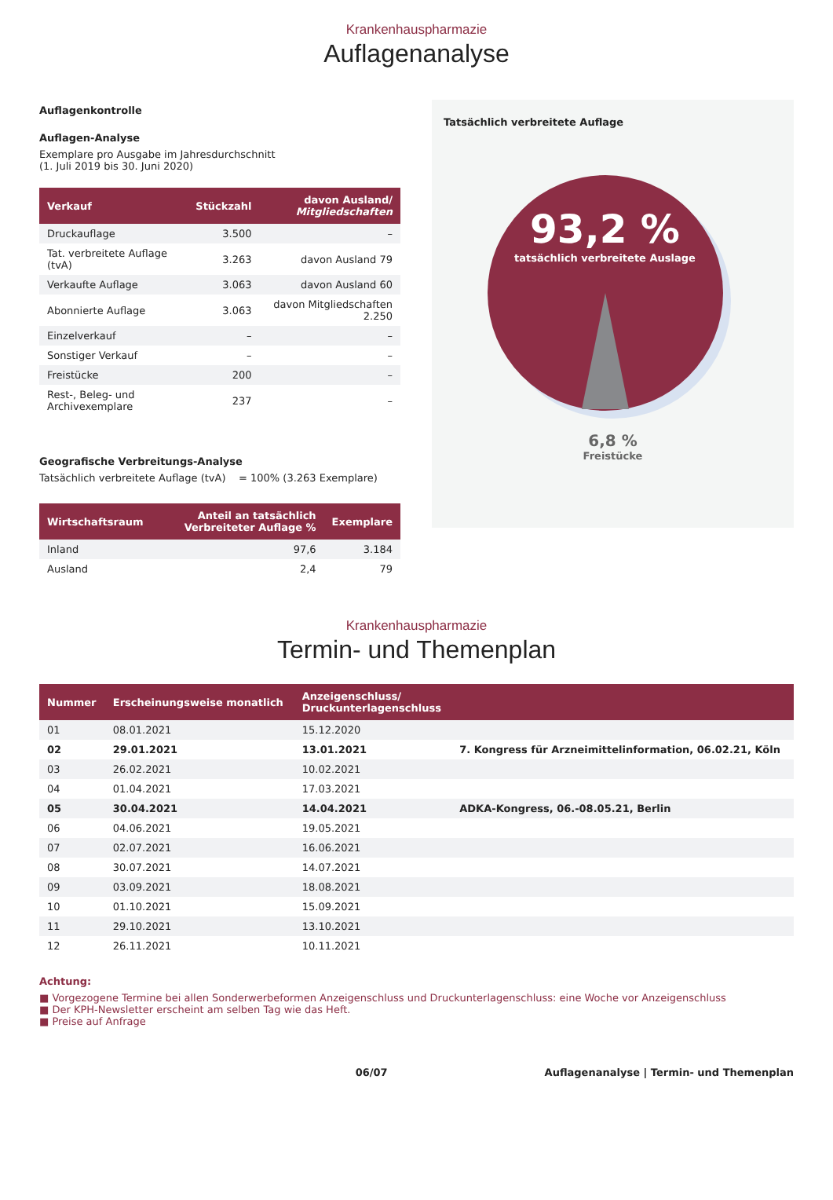Krankenhauspharmazie
Auflagenanalyse
Auflagenkontrolle
Auflagen-Analyse
Exemplare pro Ausgabe im Jahresdurchschnitt
(1. Juli 2019 bis 30. Juni 2020)
| Verkauf | Stückzahl | davon Ausland/ Mitgliedschaften |
| --- | --- | --- |
| Druckauflage | 3.500 | – |
| Tat. verbreitete Auflage (tvA) | 3.263 | davon Ausland 79 |
| Verkaufte Auflage | 3.063 | davon Ausland 60 |
| Abonnierte Auflage | 3.063 | davon Mitgliedschaften 2.250 |
| Einzelverkauf | – | – |
| Sonstiger Verkauf | – | – |
| Freistücke | 200 | – |
| Rest-, Beleg- und Archivexemplare | 237 | – |
Geografische Verbreitungs-Analyse
Tatsächlich verbreitete Auflage (tvA) = 100% (3.263 Exemplare)
| Wirtschaftsraum | Anteil an tatsächlich Verbreiteter Auflage % | Exemplare |
| --- | --- | --- |
| Inland | 97,6 | 3.184 |
| Ausland | 2,4 | 79 |
Tatsächlich verbreitete Auflage
93,2 %
tatsächlich verbreitete Auslage
6,8 %
Freistücke
Krankenhauspharmazie
Termin- und Themenplan
| Nummer | Erscheinungsweise monatlich | Anzeigenschluss/ Druckunterlagenschluss | |
| --- | --- | --- | --- |
| 01 | 08.01.2021 | 15.12.2020 | |
| 02 | 29.01.2021 | 13.01.2021 | 7. Kongress für Arzneimittelinformation, 06.02.21, Köln |
| 03 | 26.02.2021 | 10.02.2021 | |
| 04 | 01.04.2021 | 17.03.2021 | |
| 05 | 30.04.2021 | 14.04.2021 | ADKA-Kongress, 06.-08.05.21, Berlin |
| 06 | 04.06.2021 | 19.05.2021 | |
| 07 | 02.07.2021 | 16.06.2021 | |
| 08 | 30.07.2021 | 14.07.2021 | |
| 09 | 03.09.2021 | 18.08.2021 | |
| 10 | 01.10.2021 | 15.09.2021 | |
| 11 | 29.10.2021 | 13.10.2021 | |
| 12 | 26.11.2021 | 10.11.2021 | |
Achtung:
■ Vorgezogene Termine bei allen Sonderwerbeformen Anzeigenschluss und Druckunterlagenschluss: eine Woche vor Anzeigenschluss
■ Der KPH-Newsletter erscheint am selben Tag wie das Heft.
■ Preise auf Anfrage
06/07 Auflagenanalyse | Termin- und Themenplan